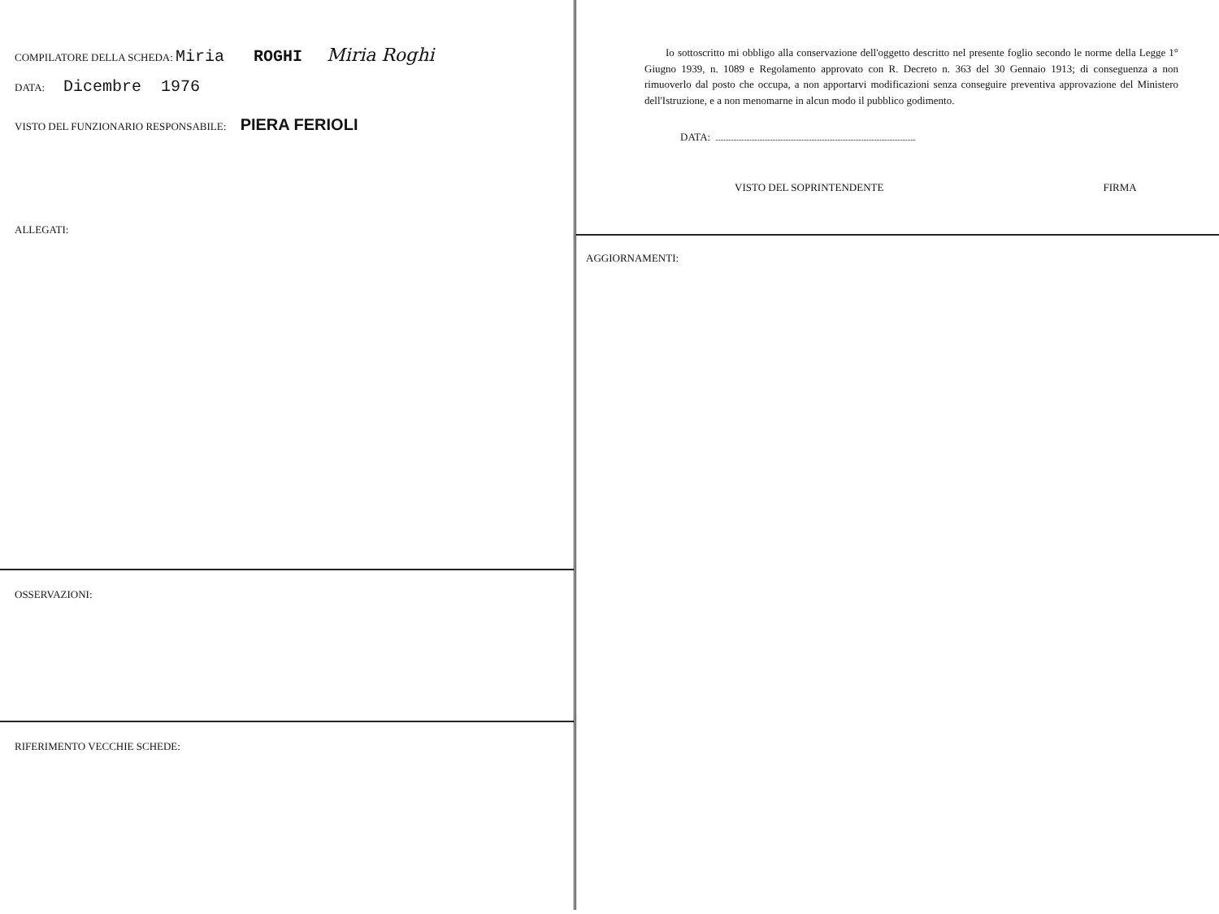COMPILATORE DELLA SCHEDA: Miria ROGHI Miria Roghi
DATA: Dicembre 1976
VISTO DEL FUNZIONARIO RESPONSABILE: PIERA FERIOLI
ALLEGATI:
OSSERVAZIONI:
RIFERIMENTO VECCHIE SCHEDE:
Io sottoscritto mi obbligo alla conservazione dell'oggetto descritto nel presente foglio secondo le norme della Legge 1° Giugno 1939, n. 1089 e Regolamento approvato con R. Decreto n. 363 del 30 Gennaio 1913; di conseguenza a non rimuoverlo dal posto che occupa, a non apportarvi modificazioni senza conseguire preventiva approvazione del Ministero dell'Istruzione, e a non menomarne in alcun modo il pubblico godimento.
DATA:
VISTO DEL SOPRINTENDENTE FIRMA
AGGIORNAMENTI: